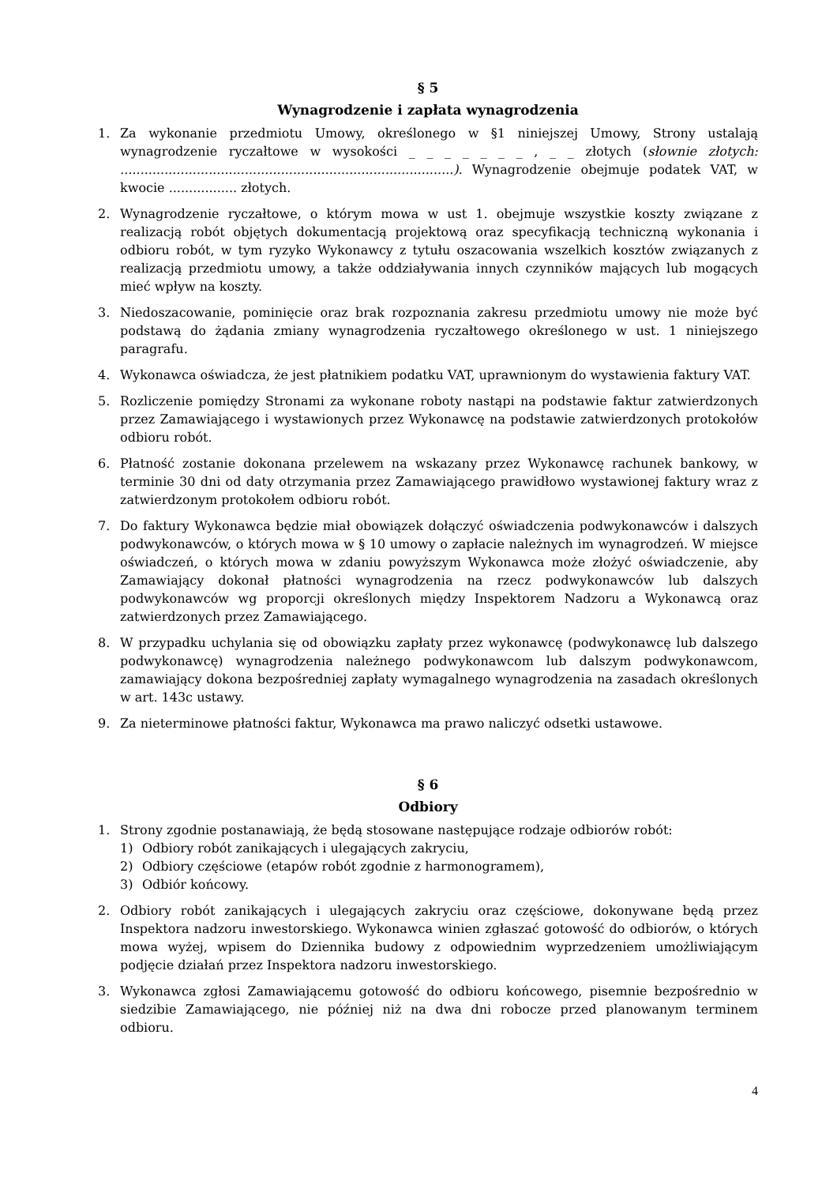§ 5
Wynagrodzenie i zapłata wynagrodzenia
1. Za wykonanie przedmiotu Umowy, określonego w §1 niniejszej Umowy, Strony ustalają wynagrodzenie ryczałtowe w wysokości _ _ _ _ _ _ _ , _ _ złotych (słownie złotych: ...................................................................................). Wynagrodzenie obejmuje podatek VAT, w kwocie ................. złotych.
2. Wynagrodzenie ryczałtowe, o którym mowa w ust 1. obejmuje wszystkie koszty związane z realizacją robót objętych dokumentacją projektową oraz specyfikacją techniczną wykonania i odbioru robót, w tym ryzyko Wykonawcy z tytułu oszacowania wszelkich kosztów związanych z realizacją przedmiotu umowy, a także oddziaływania innych czynników mających lub mogących mieć wpływ na koszty.
3. Niedoszacowanie, pominięcie oraz brak rozpoznania zakresu przedmiotu umowy nie może być podstawą do żądania zmiany wynagrodzenia ryczałtowego określonego w ust. 1 niniejszego paragrafu.
4. Wykonawca oświadcza, że jest płatnikiem podatku VAT, uprawnionym do wystawienia faktury VAT.
5. Rozliczenie pomiędzy Stronami za wykonane roboty nastąpi na podstawie faktur zatwierdzonych przez Zamawiającego i wystawionych przez Wykonawcę na podstawie zatwierdzonych protokołów odbioru robót.
6. Płatność zostanie dokonana przelewem na wskazany przez Wykonawcę rachunek bankowy, w terminie 30 dni od daty otrzymania przez Zamawiającego prawidłowo wystawionej faktury wraz z zatwierdzonym protokołem odbioru robót.
7. Do faktury Wykonawca będzie miał obowiązek dołączyć oświadczenia podwykonawców i dalszych podwykonawców, o których mowa w § 10 umowy o zapłacie należnych im wynagrodzeń. W miejsce oświadczeń, o których mowa w zdaniu powyższym Wykonawca może złożyć oświadczenie, aby Zamawiający dokonał płatności wynagrodzenia na rzecz podwykonawców lub dalszych podwykonawców wg proporcji określonych między Inspektorem Nadzoru a Wykonawcą oraz zatwierdzonych przez Zamawiającego.
8. W przypadku uchylania się od obowiązku zapłaty przez wykonawcę (podwykonawcę lub dalszego podwykonawcę) wynagrodzenia należnego podwykonawcom lub dalszym podwykonawcom, zamawiający dokona bezpośredniej zapłaty wymagalnego wynagrodzenia na zasadach określonych w art. 143c ustawy.
9. Za nieterminowe płatności faktur, Wykonawca ma prawo naliczyć odsetki ustawowe.
§ 6
Odbiory
1. Strony zgodnie postanawiają, że będą stosowane następujące rodzaje odbiorów robót:
1) Odbiory robót zanikających i ulegających zakryciu,
2) Odbiory częściowe (etapów robót zgodnie z harmonogramem),
3) Odbiór końcowy.
2. Odbiory robót zanikających i ulegających zakryciu oraz częściowe, dokonywane będą przez Inspektora nadzoru inwestorskiego. Wykonawca winien zgłaszać gotowość do odbiorów, o których mowa wyżej, wpisem do Dziennika budowy z odpowiednim wyprzedzeniem umożliwiającym podjęcie działań przez Inspektora nadzoru inwestorskiego.
3. Wykonawca zgłosi Zamawiającemu gotowość do odbioru końcowego, pisemnie bezpośrednio w siedzibie Zamawiającego, nie później niż na dwa dni robocze przed planowanym terminem odbioru.
4